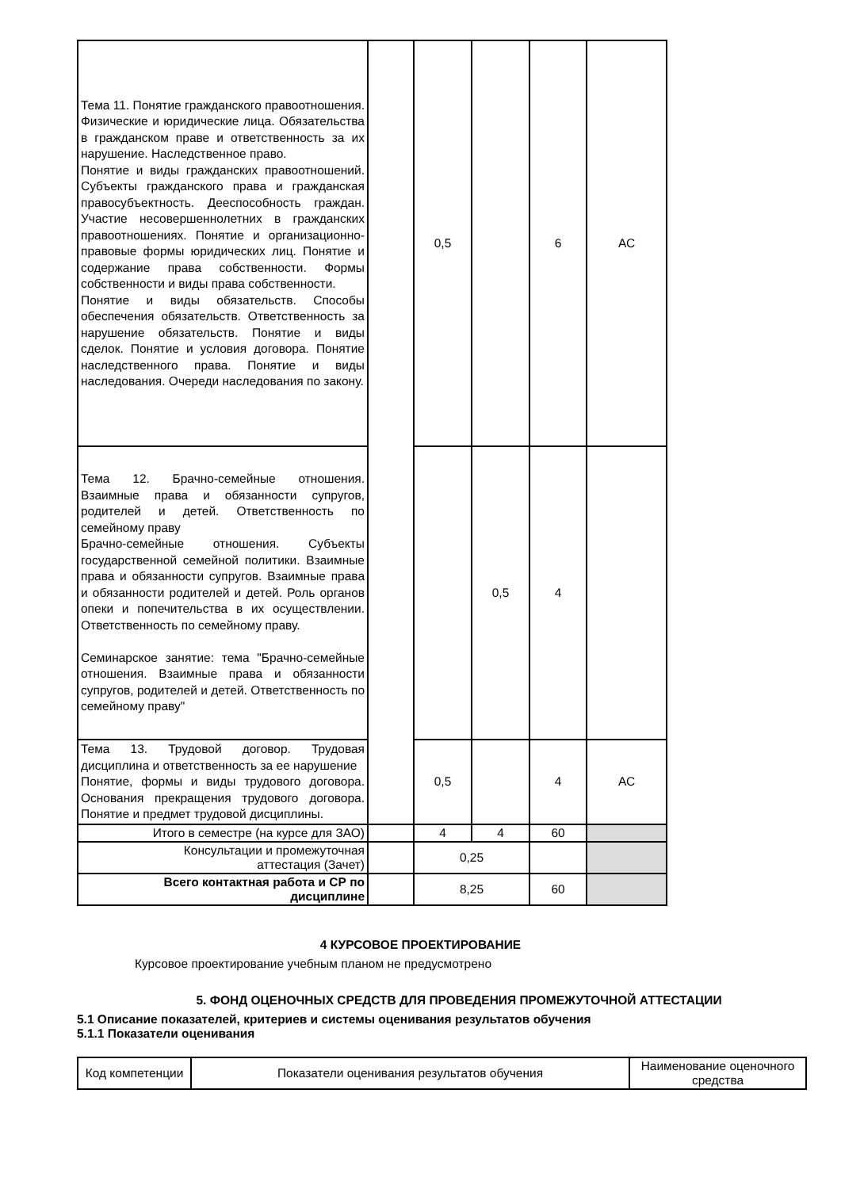| Тема 11. Понятие гражданского правоотношения. Физические и юридические лица. Обязательства в гражданском праве и ответственность за их нарушение. Наследственное право. Понятие и виды гражданских правоотношений. Субъекты гражданского права и гражданская правосубъектность. Дееспособность граждан. Участие несовершеннолетних в гражданских правоотношениях. Понятие и организационно-правовые формы юридических лиц. Понятие и содержание права собственности. Формы собственности и виды права собственности. Понятие и виды обязательств. Способы обеспечения обязательств. Ответственность за нарушение обязательств. Понятие и виды сделок. Понятие и условия договора. Понятие наследственного права. Понятие и виды наследования. Очереди наследования по закону. | | 0,5 | | 6 | АС |
| Тема 12. Брачно-семейные отношения. Взаимные права и обязанности супругов, родителей и детей. Ответственность по семейному праву Брачно-семейные отношения. Субъекты государственной семейной политики. Взаимные права и обязанности супругов. Взаимные права и обязанности родителей и детей. Роль органов опеки и попечительства в их осуществлении. Ответственность по семейному праву. Семинарское занятие: тема "Брачно-семейные отношения. Взаимные права и обязанности супругов, родителей и детей. Ответственность по семейному праву" | | | 0,5 | 4 | |
| Тема 13. Трудовой договор. Трудовая дисциплина и ответственность за ее нарушение Понятие, формы и виды трудового договора. Основания прекращения трудового договора. Понятие и предмет трудовой дисциплины. | | 0,5 | | 4 | АС |
| Итого в семестре (на курсе для ЗАО) | | 4 | 4 | 60 | |
| Консультации и промежуточная аттестация (Зачет) | | 0,25 | | | |
| Всего контактная работа и СР по дисциплине | | 8,25 | | 60 | |
4 КУРСОВОЕ ПРОЕКТИРОВАНИЕ
Курсовое проектирование учебным планом не предусмотрено
5. ФОНД ОЦЕНОЧНЫХ СРЕДСТВ ДЛЯ ПРОВЕДЕНИЯ ПРОМЕЖУТОЧНОЙ АТТЕСТАЦИИ
5.1 Описание показателей, критериев и системы оценивания результатов обучения
5.1.1 Показатели оценивания
| Код компетенции | Показатели оценивания результатов обучения | Наименование оценочного средства |